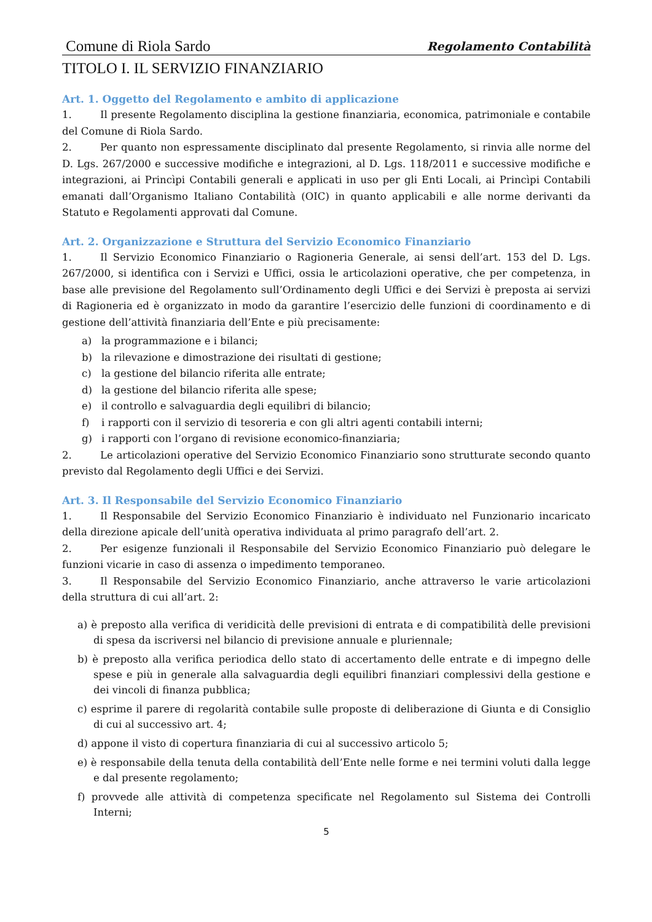Comune di Riola Sardo Regolamento Contabilità
TITOLO I. IL SERVIZIO FINANZIARIO
Art. 1. Oggetto del Regolamento e ambito di applicazione
1. Il presente Regolamento disciplina la gestione finanziaria, economica, patrimoniale e contabile del Comune di Riola Sardo.
2. Per quanto non espressamente disciplinato dal presente Regolamento, si rinvia alle norme del D. Lgs. 267/2000 e successive modifiche e integrazioni, al D. Lgs. 118/2011 e successive modifiche e integrazioni, ai Princìpi Contabili generali e applicati in uso per gli Enti Locali, ai Princìpi Contabili emanati dall’Organismo Italiano Contabilità (OIC) in quanto applicabili e alle norme derivanti da Statuto e Regolamenti approvati dal Comune.
Art. 2. Organizzazione e Struttura del Servizio Economico Finanziario
1. Il Servizio Economico Finanziario o Ragioneria Generale, ai sensi dell’art. 153 del D. Lgs. 267/2000, si identifica con i Servizi e Uffici, ossia le articolazioni operative, che per competenza, in base alle previsione del Regolamento sull’Ordinamento degli Uffici e dei Servizi è preposta ai servizi di Ragioneria ed è organizzato in modo da garantire l’esercizio delle funzioni di coordinamento e di gestione dell’attività finanziaria dell’Ente e più precisamente:
a) la programmazione e i bilanci;
b) la rilevazione e dimostrazione dei risultati di gestione;
c) la gestione del bilancio riferita alle entrate;
d) la gestione del bilancio riferita alle spese;
e) il controllo e salvaguardia degli equilibri di bilancio;
f) i rapporti con il servizio di tesoreria e con gli altri agenti contabili interni;
g) i rapporti con l’organo di revisione economico-finanziaria;
2. Le articolazioni operative del Servizio Economico Finanziario sono strutturate secondo quanto previsto dal Regolamento degli Uffici e dei Servizi.
Art. 3. Il Responsabile del Servizio Economico Finanziario
1. Il Responsabile del Servizio Economico Finanziario è individuato nel Funzionario incaricato della direzione apicale dell’unità operativa individuata al primo paragrafo dell’art. 2.
2. Per esigenze funzionali il Responsabile del Servizio Economico Finanziario può delegare le funzioni vicarie in caso di assenza o impedimento temporaneo.
3. Il Responsabile del Servizio Economico Finanziario, anche attraverso le varie articolazioni della struttura di cui all’art. 2:
a) è preposto alla verifica di veridicità delle previsioni di entrata e di compatibilità delle previsioni di spesa da iscriversi nel bilancio di previsione annuale e pluriennale;
b) è preposto alla verifica periodica dello stato di accertamento delle entrate e di impegno delle spese e più in generale alla salvaguardia degli equilibri finanziari complessivi della gestione e dei vincoli di finanza pubblica;
c) esprime il parere di regolarità contabile sulle proposte di deliberazione di Giunta e di Consiglio di cui al successivo art. 4;
d) appone il visto di copertura finanziaria di cui al successivo articolo 5;
e) è responsabile della tenuta della contabilità dell’Ente nelle forme e nei termini voluti dalla legge e dal presente regolamento;
f) provvede alle attività di competenza specificate nel Regolamento sul Sistema dei Controlli Interni;
5